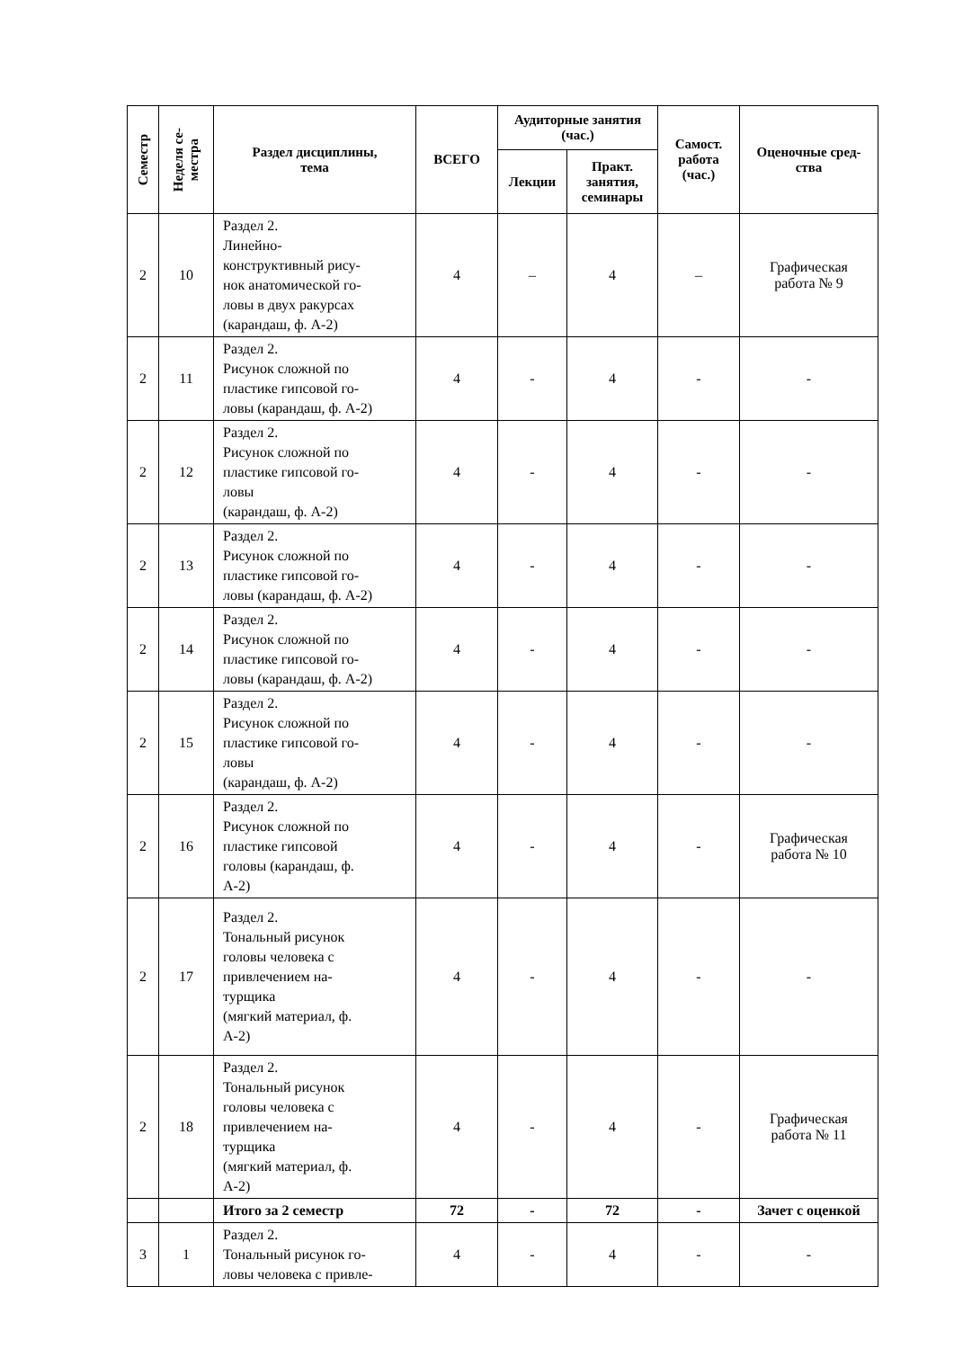| Семестр | Неделя се- местра | Раздел дисциплины, тема | ВСЕГО | Аудиторные занятия (час.) | | Самост. работа (час.) | Оценочные сред- ства |
| --- | --- | --- | --- | --- | --- | --- | --- |
| | | | | Лекции | Практ. занятия, семинары | | |
| 2 | 10 | Раздел 2. Линейно- конструктивный рису- нок анатомической го- ловы в двух ракурсах (карандаш, ф. А-2) | 4 | – | 4 | – | Графическая работа № 9 |
| 2 | 11 | Раздел 2. Рисунок сложной по пластике гипсовой го- ловы (карандаш, ф. А-2) | 4 | - | 4 | - | - |
| 2 | 12 | Раздел 2. Рисунок сложной по пластике гипсовой го- ловы (карандаш, ф. А-2) | 4 | - | 4 | - | - |
| 2 | 13 | Раздел 2. Рисунок сложной по пластике гипсовой го- ловы (карандаш, ф. А-2) | 4 | - | 4 | - | - |
| 2 | 14 | Раздел 2. Рисунок сложной по пластике гипсовой го- ловы (карандаш, ф. А-2) | 4 | - | 4 | - | - |
| 2 | 15 | Раздел 2. Рисунок сложной по пластике гипсовой го- ловы (карандаш, ф. А-2) | 4 | - | 4 | - | - |
| 2 | 16 | Раздел 2. Рисунок сложной по пластике гипсовой головы (карандаш, ф. А-2) | 4 | - | 4 | - | Графическая работа № 10 |
| 2 | 17 | Раздел 2. Тональный рисунок головы человека с привлечением на- турщика (мягкий материал, ф. А-2) | 4 | - | 4 | - | - |
| 2 | 18 | Раздел 2. Тональный рисунок головы человека с привлечением на- турщика (мягкий материал, ф. А-2) | 4 | - | 4 | - | Графическая работа № 11 |
| | | Итого за 2 семестр | 72 | - | 72 | - | Зачет с оценкой |
| 3 | 1 | Раздел 2. Тональный рисунок го- ловы человека с привле- | 4 | - | 4 | - | - |